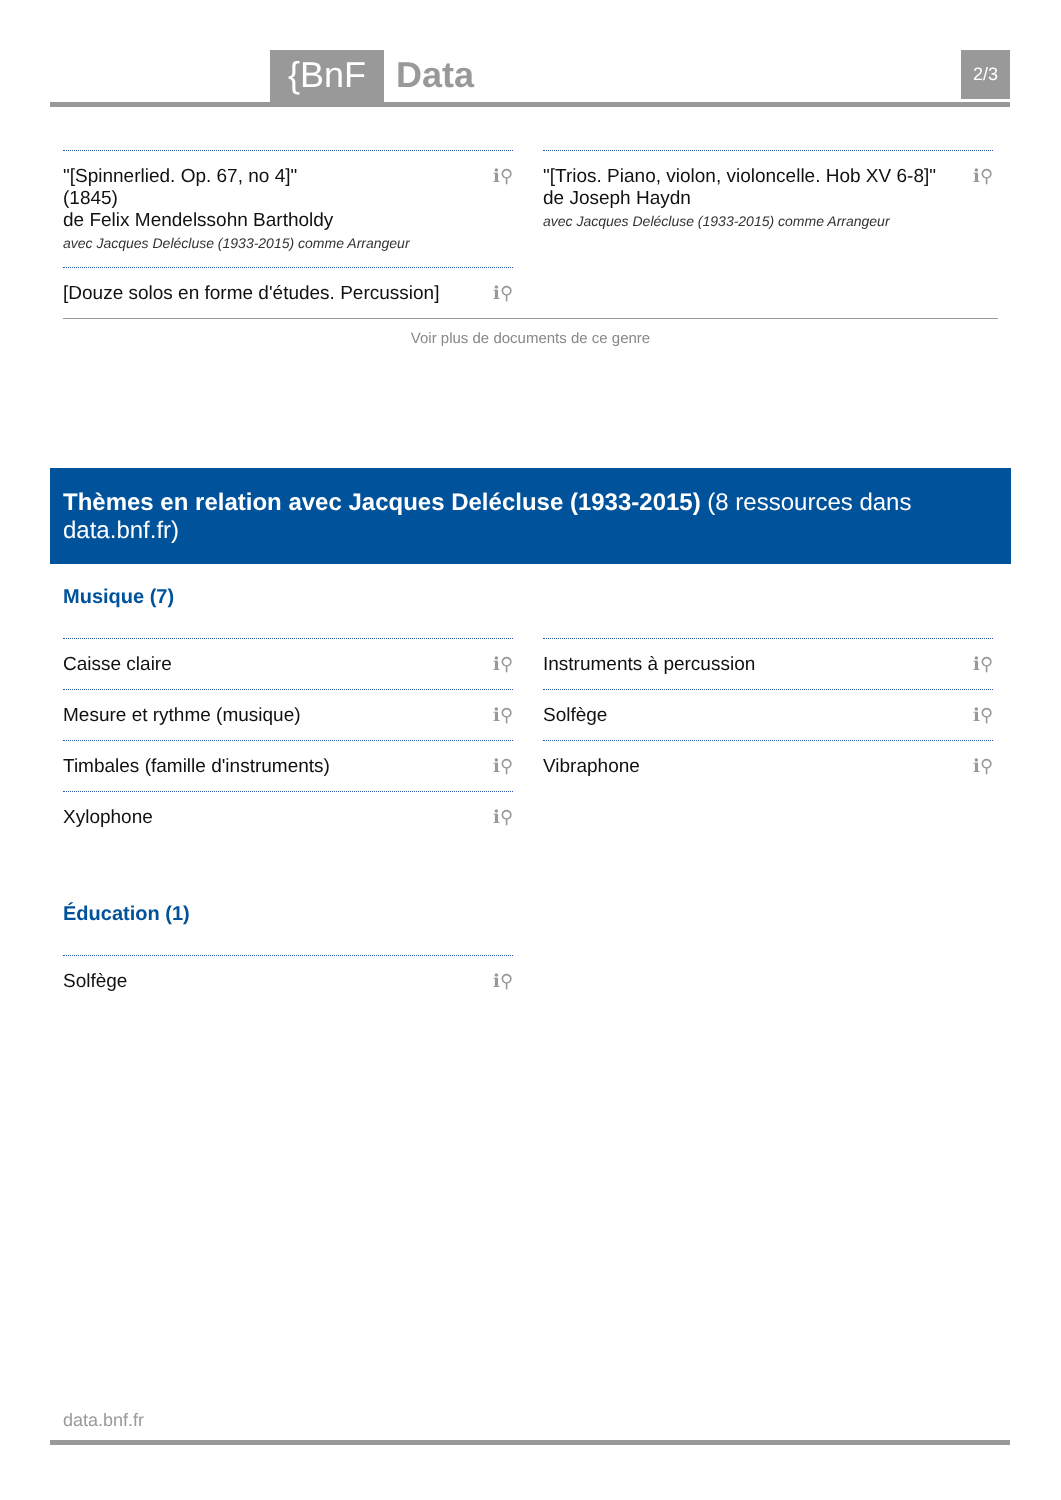{BnF Data 2/3
"[Spinnerlied. Op. 67, no 4]"
(1845)
de Felix Mendelssohn Bartholdy
avec Jacques Delécluse (1933-2015) comme Arrangeur
ℹ⚲
[Douze solos en forme d'études. Percussion]
ℹ⚲
"[Trios. Piano, violon, violoncelle. Hob XV 6-8]"
de Joseph Haydn
avec Jacques Delécluse (1933-2015) comme Arrangeur
ℹ⚲
Voir plus de documents de ce genre
Thèmes en relation avec Jacques Delécluse (1933-2015) (8 ressources dans data.bnf.fr)
Musique (7)
Caisse claire ℹ⚲
Mesure et rythme (musique) ℹ⚲
Timbales (famille d'instruments) ℹ⚲
Xylophone ℹ⚲
Instruments à percussion ℹ⚲
Solfège ℹ⚲
Vibraphone ℹ⚲
Éducation (1)
Solfège ℹ⚲
data.bnf.fr